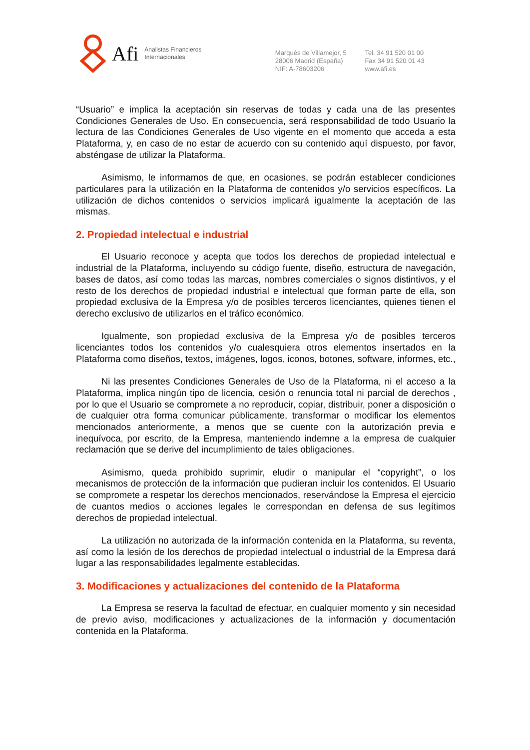Afi Analistas Financieros
Internacionales
Marqués de Villamejor, 5
28006 Madrid (España)
NIF: A-78603206
Tel. 34 91 520 01 00
Fax 34 91 520 01 43
www.afi.es
“Usuario” e implica la aceptación sin reservas de todas y cada una de las presentes Condiciones Generales de Uso. En consecuencia, será responsabilidad de todo Usuario la lectura de las Condiciones Generales de Uso vigente en el momento que acceda a esta Plataforma, y, en caso de no estar de acuerdo con su contenido aquí dispuesto, por favor, absténgase de utilizar la Plataforma.
Asimismo, le informamos de que, en ocasiones, se podrán establecer condiciones particulares para la utilización en la Plataforma de contenidos y/o servicios específicos. La utilización de dichos contenidos o servicios implicará igualmente la aceptación de las mismas.
2. Propiedad intelectual e industrial
El Usuario reconoce y acepta que todos los derechos de propiedad intelectual e industrial de la Plataforma, incluyendo su código fuente, diseño, estructura de navegación, bases de datos, así como todas las marcas, nombres comerciales o signos distintivos, y el resto de los derechos de propiedad industrial e intelectual que forman parte de ella, son propiedad exclusiva de la Empresa y/o de posibles terceros licenciantes, quienes tienen el derecho exclusivo de utilizarlos en el tráfico económico.
Igualmente, son propiedad exclusiva de la Empresa y/o de posibles terceros licenciantes todos los contenidos y/o cualesquiera otros elementos insertados en la Plataforma como diseños, textos, imágenes, logos, iconos, botones, software, informes, etc.,
Ni las presentes Condiciones Generales de Uso de la Plataforma, ni el acceso a la Plataforma, implica ningún tipo de licencia, cesión o renuncia total ni parcial de derechos , por lo que el Usuario se compromete a no reproducir, copiar, distribuir, poner a disposición o de cualquier otra forma comunicar públicamente, transformar o modificar los elementos mencionados anteriormente, a menos que se cuente con la autorización previa e inequívoca, por escrito, de la Empresa, manteniendo indemne a la empresa de cualquier reclamación que se derive del incumplimiento de tales obligaciones.
Asimismo, queda prohibido suprimir, eludir o manipular el “copyright”, o los mecanismos de protección de la información que pudieran incluir los contenidos. El Usuario se compromete a respetar los derechos mencionados, reservándose la Empresa el ejercicio de cuantos medios o acciones legales le correspondan en defensa de sus legítimos derechos de propiedad intelectual.
La utilización no autorizada de la información contenida en la Plataforma, su reventa, así como la lesión de los derechos de propiedad intelectual o industrial de la Empresa dará lugar a las responsabilidades legalmente establecidas.
3. Modificaciones y actualizaciones del contenido de la Plataforma
La Empresa se reserva la facultad de efectuar, en cualquier momento y sin necesidad de previo aviso, modificaciones y actualizaciones de la información y documentación contenida en la Plataforma.